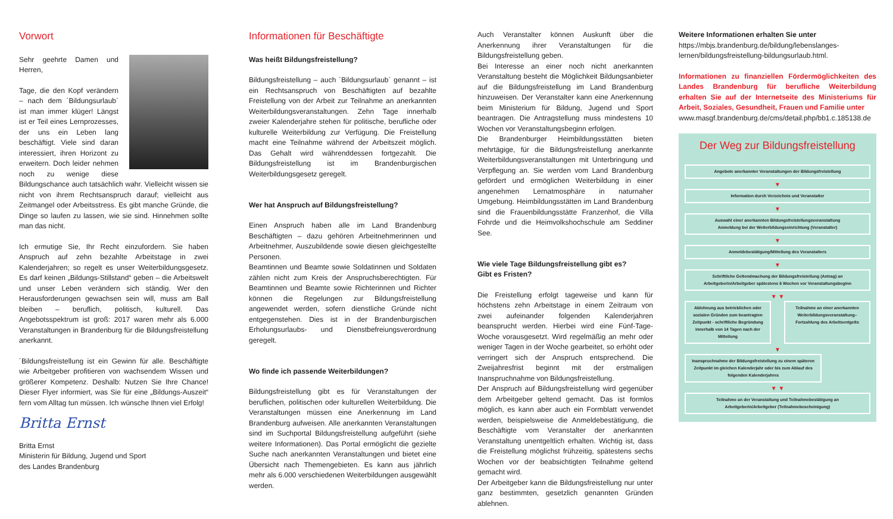Vorwort
Sehr geehrte Damen und Herren,
Tage, die den Kopf verändern – nach dem ´Bildungsurlaub` ist man immer klüger! Längst ist er Teil eines Lernprozesses, der uns ein Leben lang beschäftigt. Viele sind daran interessiert, ihren Horizont zu erweitern. Doch leider nehmen noch zu wenige diese Bildungschance auch tatsächlich wahr. Vielleicht wissen sie nicht von ihrem Rechtsanspruch darauf; vielleicht aus Zeitmangel oder Arbeitsstress. Es gibt manche Gründe, die Dinge so laufen zu lassen, wie sie sind. Hinnehmen sollte man das nicht.
Ich ermutige Sie, Ihr Recht einzufordern. Sie haben Anspruch auf zehn bezahlte Arbeitstage in zwei Kalenderjahren; so regelt es unser Weiterbildungsgesetz. Es darf keinen „Bildungs-Stillstand“ geben – die Arbeitswelt und unser Leben verändern sich ständig. Wer den Herausforderungen gewachsen sein will, muss am Ball bleiben – beruflich, politisch, kulturell. Das Angebotsspektrum ist groß: 2017 waren mehr als 6.000 Veranstaltungen in Brandenburg für die Bildungsfreistellung anerkannt.
´Bildungsfreistellung ist ein Gewinn für alle. Beschäftigte wie Arbeitgeber profitieren von wachsendem Wissen und größerer Kompetenz. Deshalb: Nutzen Sie Ihre Chance! Dieser Flyer informiert, was Sie für eine „Bildungs-Auszeit“ fern vom Alltag tun müssen. Ich wünsche Ihnen viel Erfolg!
Britta Ernst
Britta Ernst
Ministerin für Bildung, Jugend und Sport
des Landes Brandenburg
Informationen für Beschäftigte
Was heißt Bildungsfreistellung?
Bildungsfreistellung – auch ´Bildungsurlaub` genannt – ist ein Rechtsanspruch von Beschäftigten auf bezahlte Freistellung von der Arbeit zur Teilnahme an anerkannten Weiterbildungsveranstaltungen. Zehn Tage innerhalb zweier Kalenderjahre stehen für politische, berufliche oder kulturelle Weiterbildung zur Verfügung. Die Freistellung macht eine Teilnahme während der Arbeitszeit möglich. Das Gehalt wird währenddessen fortgezahlt. Die Bildungsfreistellung ist im Brandenburgischen Weiterbildungsgesetz geregelt.
Wer hat Anspruch auf Bildungsfreistellung?
Einen Anspruch haben alle im Land Brandenburg Beschäftigten – dazu gehören Arbeitnehmerinnen und Arbeitnehmer, Auszubildende sowie diesen gleichgestellte Personen.
Beamtinnen und Beamte sowie Soldatinnen und Soldaten zählen nicht zum Kreis der Anspruchsberechtigten. Für Beamtinnen und Beamte sowie Richterinnen und Richter können die Regelungen zur Bildungsfreistellung angewendet werden, sofern dienstliche Gründe nicht entgegenstehen. Dies ist in der Brandenburgischen Erholungsurlaubs- und Dienstbefreiungsverordnung geregelt.
Wo finde ich passende Weiterbildungen?
Bildungsfreistellung gibt es für Veranstaltungen der beruflichen, politischen oder kulturellen Weiterbildung. Die Veranstaltungen müssen eine Anerkennung im Land Brandenburg aufweisen. Alle anerkannten Veranstaltungen sind im Suchportal Bildungsfreistellung aufgeführt (siehe weitere Informationen). Das Portal ermöglicht die gezielte Suche nach anerkannten Veranstaltungen und bietet eine Übersicht nach Themengebieten. Es kann aus jährlich mehr als 6.000 verschiedenen Weiterbildungen ausgewählt werden.
Auch Veranstalter können Auskunft über die Anerkennung ihrer Veranstaltungen für die Bildungsfreistellung geben.
Bei Interesse an einer noch nicht anerkannten Veranstaltung besteht die Möglichkeit Bildungsanbieter auf die Bildungsfreistellung im Land Brandenburg hinzuweisen. Der Veranstalter kann eine Anerkennung beim Ministerium für Bildung, Jugend und Sport beantragen. Die Antragstellung muss mindestens 10 Wochen vor Veranstaltungsbeginn erfolgen.
Die Brandenburger Heimbildungsstätten bieten mehrtägige, für die Bildungsfreistellung anerkannte Weiterbildungsveranstaltungen mit Unterbringung und Verpflegung an. Sie werden vom Land Brandenburg gefördert und ermöglichen Weiterbildung in einer angenehmen Lernatmosphäre in naturnaher Umgebung. Heimbildungsstätten im Land Brandenburg sind die Frauenbildungsstätte Franzenhof, die Villa Fohrde und die Heimvolkshochschule am Seddiner See.
Wie viele Tage Bildungsfreistellung gibt es?
Gibt es Fristen?
Die Freistellung erfolgt tageweise und kann für höchstens zehn Arbeitstage in einem Zeitraum von zwei aufeinander folgenden Kalenderjahren beansprucht werden. Hierbei wird eine Fünf-Tage-Woche vorausgesetzt. Wird regelmäßig an mehr oder weniger Tagen in der Woche gearbeitet, so erhöht oder verringert sich der Anspruch entsprechend. Die Zweijahresfrist beginnt mit der erstmaligen Inanspruchnahme von Bildungsfreistellung.
Der Anspruch auf Bildungsfreistellung wird gegenüber dem Arbeitgeber geltend gemacht. Das ist formlos möglich, es kann aber auch ein Formblatt verwendet werden, beispielsweise die Anmeldebestätigung, die Beschäftigte vom Veranstalter der anerkannten Veranstaltung unentgeltlich erhalten. Wichtig ist, dass die Freistellung möglichst frühzeitig, spätestens sechs Wochen vor der beabsichtigten Teilnahme geltend gemacht wird.
Der Arbeitgeber kann die Bildungsfreistellung nur unter ganz bestimmten, gesetzlich genannten Gründen ablehnen.
Weitere Informationen erhalten Sie unter
https://mbjs.brandenburg.de/bildung/lebenslanges-lernen/bildungsfreistellung-bildungsurlaub.html.
Informationen zu finanziellen Fördermöglichkeiten des Landes Brandenburg für berufliche Weiterbildung erhalten Sie auf der Internetseite des Ministeriums für Arbeit, Soziales, Gesundheit, Frauen und Familie unter
www.masgf.brandenburg.de/cms/detail.php/bb1.c.185138.de
Der Weg zur Bildungsfreistellung
Angebote anerkannter Veranstaltungen der Bildungsfreistellung
▼
Information durch Verzeichnis und Veranstalter
▼
Auswahl einer anerkannten Bildungsfreistellungsveranstaltung
Anmeldung bei der Weiterbildungseinrichtung (Veranstalter)
▼
Anmeldebestätigung/Mitteilung des Veranstalters
▼
Schriftliche Geltendmachung der Bildungsfreistellung (Antrag) an
Arbeitgeberin/Arbeitgeber spätestens 6 Wochen vor Veranstaltungsbeginn
▼ ▼
Ablehnung aus betrieblichen oder sozialen Gründen zum beantragten Zeitpunkt - schriftliche Begründung innerhalb von 14 Tagen nach der Mitteilung
Teilnahme an einer anerkannten Weiterbildungsveranstaltung–Fortzahlung des Arbeitsentgelts
▼
Inanspruchnahme der Bildungsfreistellung zu einem späteren Zeitpunkt im gleichen Kalenderjahr oder bis zum Ablauf des folgenden Kalenderjahres
▼ ▼
Teilnahme an der Veranstaltung und Teilnahmebestätigung an
Arbeitgeberin/Arbeitgeber (Teilnahmebescheinigung)